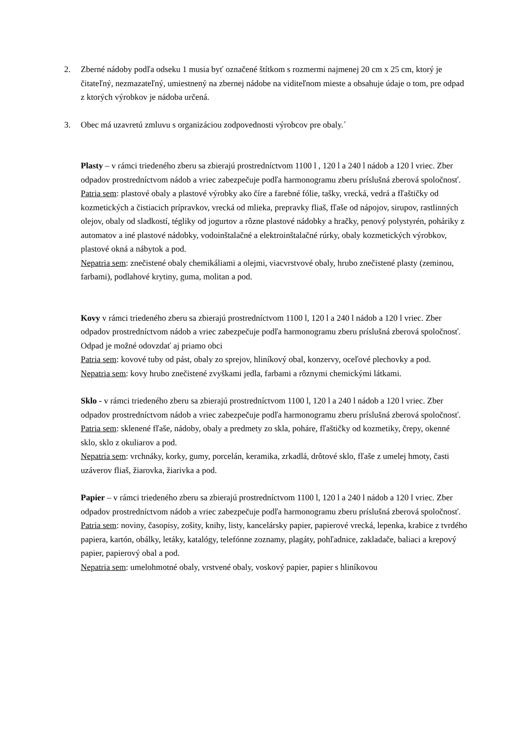2. Zberné nádoby podľa odseku 1 musia byť označené štítkom s rozmermi najmenej 20 cm x 25 cm, ktorý je čitateľný, nezmazateľný, umiestnený na zbernej nádobe na viditeľnom mieste a obsahuje údaje o tom, pre odpad z ktorých výrobkov je nádoba určená.
3. Obec má uzavretú zmluvu s organizáciou zodpovednosti výrobcov pre obaly.´
Plasty – v rámci triedeného zberu sa zbierajú prostredníctvom 1100 l , 120 l a 240 l nádob a 120 l vriec. Zber odpadov prostredníctvom nádob a vriec zabezpečuje podľa harmonogramu zberu príslušná zberová spoločnosť.
Patria sem: plastové obaly a plastové výrobky ako číre a farebné fólie, tašky, vrecká, vedrá a fľaštičky od kozmetických a čistiacich prípravkov, vrecká od mlieka, prepravky fliaš, fľaše od nápojov, sirupov, rastlinných olejov, obaly od sladkostí, tégliky od jogurtov a rôzne plastové nádobky a hračky, penový polystyrén, poháriky z automatov a iné plastové nádobky, vodoinštalačné a elektroinštalačné rúrky, obaly kozmetických výrobkov, plastové okná a nábytok a pod.
Nepatria sem: znečistené obaly chemikáliami a olejmi, viacvrstvové obaly, hrubo znečistené plasty (zeminou, farbami), podlahové krytiny, guma, molitan a pod.
Kovy v rámci triedeného zberu sa zbierajú prostredníctvom 1100 l, 120 l a 240 l nádob a 120 l vriec. Zber odpadov prostredníctvom nádob a vriec zabezpečuje podľa harmonogramu zberu príslušná zberová spoločnosť. Odpad je možné odovzdať aj priamo obci
Patria sem: kovové tuby od pást, obaly zo sprejov, hliníkový obal, konzervy, oceľové plechovky a pod.
Nepatria sem: kovy hrubo znečistené zvyškami jedla, farbami a rôznymi chemickými látkami.
Sklo - v rámci triedeného zberu sa zbierajú prostredníctvom 1100 l, 120 l a 240 l nádob a 120 l vriec. Zber odpadov prostredníctvom nádob a vriec zabezpečuje podľa harmonogramu zberu príslušná zberová spoločnosť.
Patria sem: sklenené fľaše, nádoby, obaly a predmety zo skla, poháre, fľaštičky od kozmetiky, črepy, okenné sklo, sklo z okuliarov a pod.
Nepatria sem: vrchnáky, korky, gumy, porcelán, keramika, zrkadlá, drôtové sklo, fľaše z umelej hmoty, časti uzáverov fliaš, žiarovka, žiarivka a pod.
Papier – v rámci triedeného zberu sa zbierajú prostredníctvom 1100 l, 120 l a 240 l nádob a 120 l vriec. Zber odpadov prostredníctvom nádob a vriec zabezpečuje podľa harmonogramu zberu príslušná zberová spoločnosť.
Patria sem: noviny, časopisy, zošity, knihy, listy, kancelársky papier, papierové vrecká, lepenka, krabice z tvrdého papiera, kartón, obálky, letáky, katalógy, telefónne zoznamy, plagáty, pohľadnice, zakladače, baliaci a krepový papier, papierový obal a pod.
Nepatria sem: umelohmotné obaly, vrstvené obaly, voskový papier, papier s hliníkovou